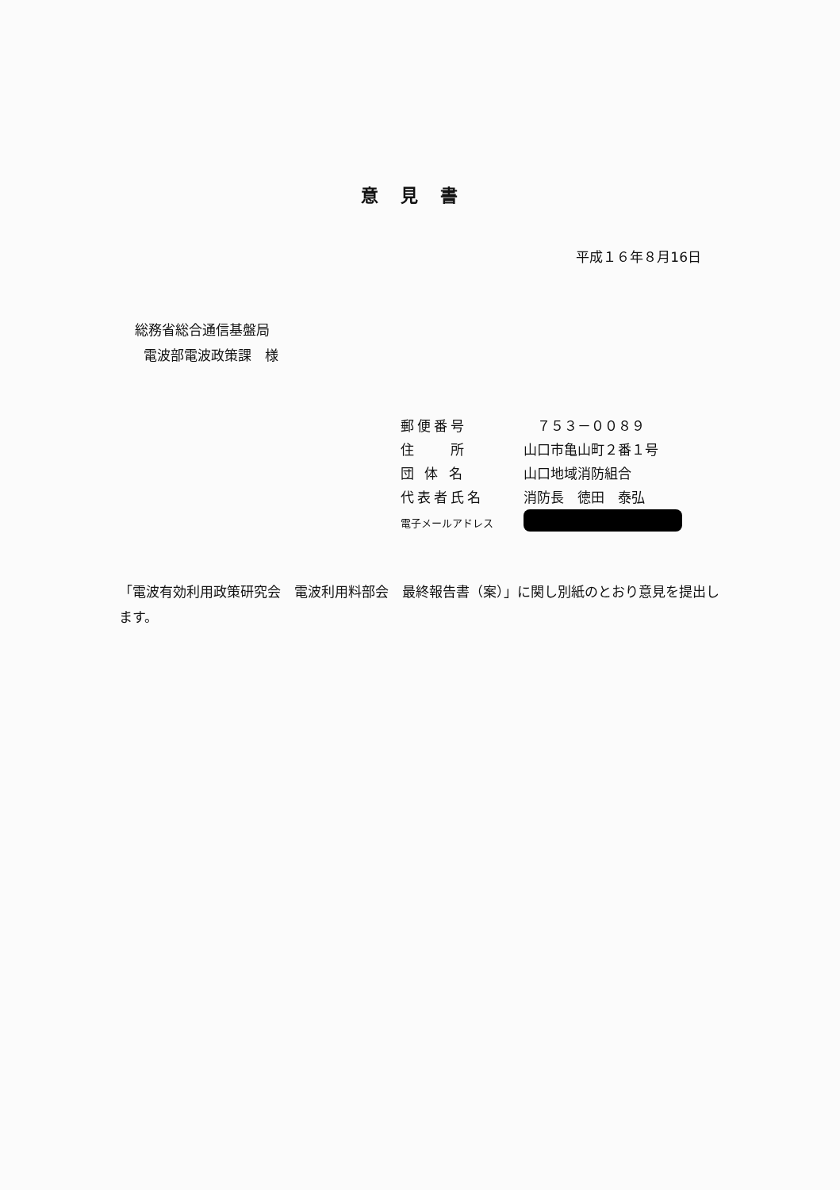意見書
平成１６年８月16日
総務省総合通信基盤局
電波部電波政策課　様
| 郵便番号 | ７５３－００８９ |
| 住 所 | 山口市亀山町２番１号 |
| 団 体 名 | 山口地域消防組合 |
| 代表者氏名 | 消防長 徳田 泰弘 |
| 電子メールアドレス | |
「電波有効利用政策研究会　電波利用料部会　最終報告書（案）」に関し別紙のとおり意見を提出します。